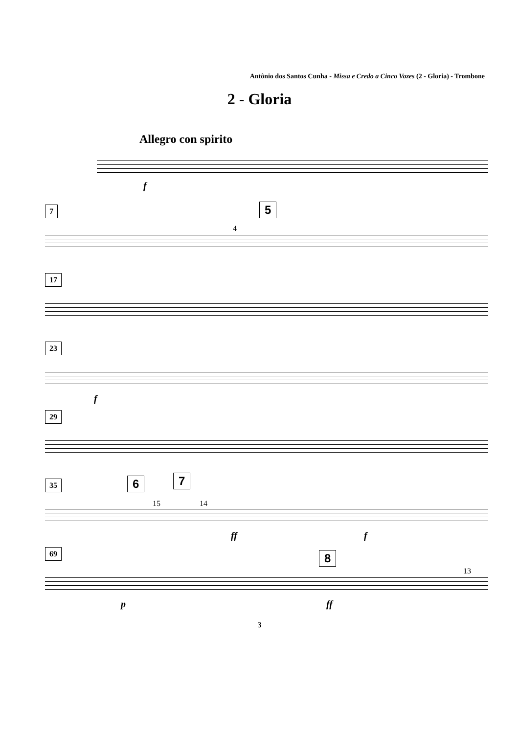Antônio dos Santos Cunha - Missa e Credo a Cinco Vozes (2 - Gloria) - Trombone
2 - Gloria
Allegro con spirito
f
7 5
4
17
23
f
29
35 6 7
15 14
ff f
69 8
13
p ff
3